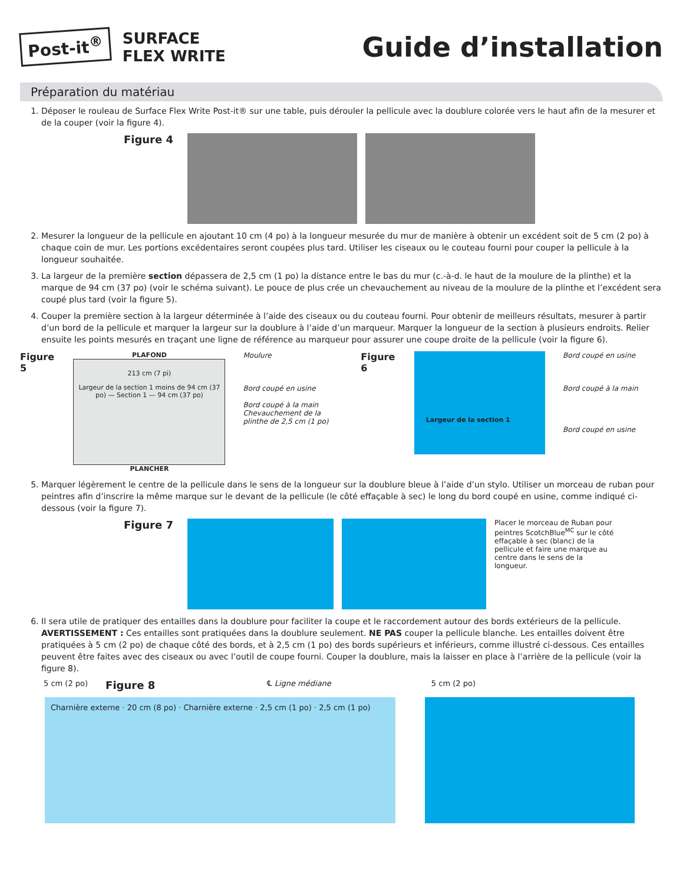Post-it<sup>®</sup>
SURFACE
FLEX WRITE
Guide d’installation
Préparation du matériau
1. Déposer le rouleau de Surface Flex Write Post-it® sur une table, puis dérouler la pellicule avec la doublure colorée vers le haut afin de la mesurer et de la couper (voir la figure 4).
Figure 4
2. Mesurer la longueur de la pellicule en ajoutant 10 cm (4 po) à la longueur mesurée du mur de manière à obtenir un excédent soit de 5 cm (2 po) à chaque coin de mur. Les portions excédentaires seront coupées plus tard. Utiliser les ciseaux ou le couteau fourni pour couper la pellicule à la longueur souhaitée.
3. La largeur de la première section dépassera de 2,5 cm (1 po) la distance entre le bas du mur (c.-à-d. le haut de la moulure de la plinthe) et la marque de 94 cm (37 po) (voir le schéma suivant). Le pouce de plus crée un chevauchement au niveau de la moulure de la plinthe et l’excédent sera coupé plus tard (voir la figure 5).
4. Couper la première section à la largeur déterminée à l’aide des ciseaux ou du couteau fourni. Pour obtenir de meilleurs résultats, mesurer à partir d’un bord de la pellicule et marquer la largeur sur la doublure à l’aide d’un marqueur. Marquer la longueur de la section à plusieurs endroits. Relier ensuite les points mesurés en traçant une ligne de référence au marqueur pour assurer une coupe droite de la pellicule (voir la figure 6).
Figure 5
PLAFOND
213 cm (7 pi)
Largeur de la section 1 moins de 94 cm (37 po) — Section 1 — 94 cm (37 po)
PLANCHER
Moulure
Bord coupé en usine
Bord coupé à la main
Chevauchement de la plinthe de 2,5 cm (1 po)
Figure 6
Largeur de la section 1
Bord coupé en usine
Bord coupé à la main
Bord coupé en usine
5. Marquer légèrement le centre de la pellicule dans le sens de la longueur sur la doublure bleue à l’aide d’un stylo. Utiliser un morceau de ruban pour peintres afin d’inscrire la même marque sur le devant de la pellicule (le côté effaçable à sec) le long du bord coupé en usine, comme indiqué ci-dessous (voir la figure 7).
Figure 7
Placer le morceau de Ruban pour peintres ScotchBlue<sup>MC</sup> sur le côté effaçable à sec (blanc) de la pellicule et faire une marque au centre dans le sens de la longueur.
6. Il sera utile de pratiquer des entailles dans la doublure pour faciliter la coupe et le raccordement autour des bords extérieurs de la pellicule. AVERTISSEMENT : Ces entailles sont pratiquées dans la doublure seulement. NE PAS couper la pellicule blanche. Les entailles doivent être pratiquées à 5 cm (2 po) de chaque côté des bords, et à 2,5 cm (1 po) des bords supérieurs et inférieurs, comme illustré ci-dessous. Ces entailles peuvent être faites avec des ciseaux ou avec l’outil de coupe fourni. Couper la doublure, mais la laisser en place à l’arrière de la pellicule (voir la figure 8).
5 cm (2 po) Figure 8 ℄ Ligne médiane 5 cm (2 po)
Charnière externe · 20 cm (8 po) · Charnière externe · 2,5 cm (1 po) · 2,5 cm (1 po)